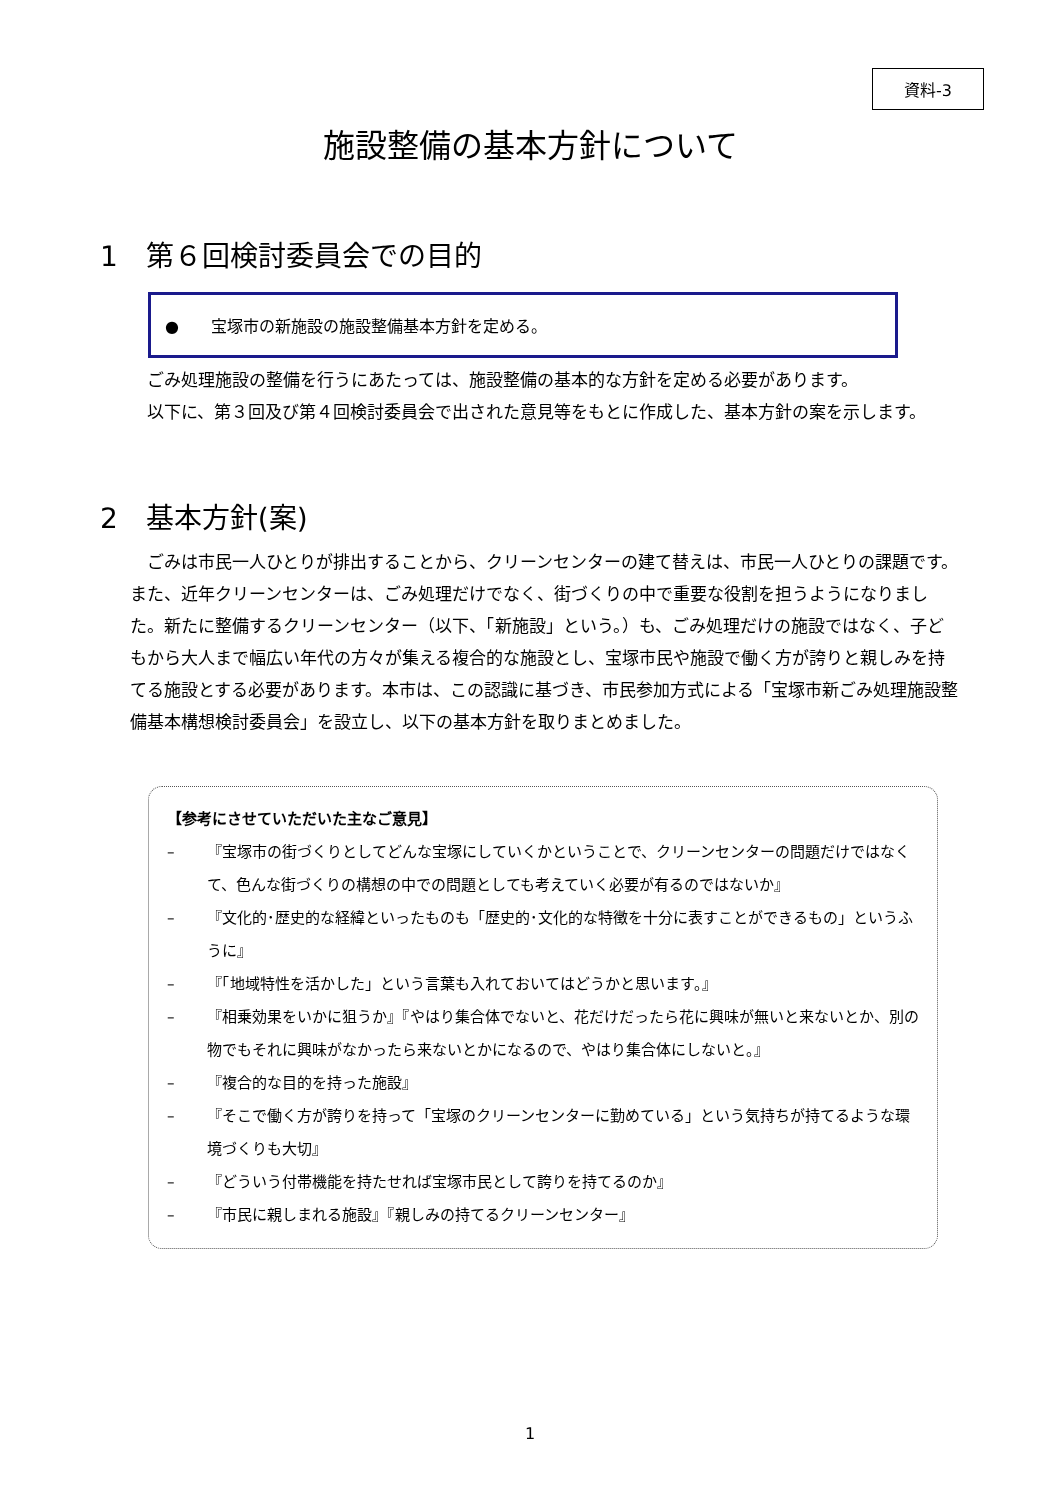資料-3
施設整備の基本方針について
1　第６回検討委員会での目的
●　　宝塚市の新施設の施設整備基本方針を定める。
ごみ処理施設の整備を行うにあたっては、施設整備の基本的な方針を定める必要があります。
以下に、第３回及び第４回検討委員会で出された意見等をもとに作成した、基本方針の案を示します。
2　基本方針(案)
ごみは市民一人ひとりが排出することから、クリーンセンターの建て替えは、市民一人ひとりの課題です。また、近年クリーンセンターは、ごみ処理だけでなく、街づくりの中で重要な役割を担うようになりました。新たに整備するクリーンセンター（以下、「新施設」という。）も、ごみ処理だけの施設ではなく、子どもから大人まで幅広い年代の方々が集える複合的な施設とし、宝塚市民や施設で働く方が誇りと親しみを持てる施設とする必要があります。本市は、この認識に基づき、市民参加方式による「宝塚市新ごみ処理施設整備基本構想検討委員会」を設立し、以下の基本方針を取りまとめました。
【参考にさせていただいた主なご意見】
– 『宝塚市の街づくりとしてどんな宝塚にしていくかということで、クリーンセンターの問題だけではなくて、色んな街づくりの構想の中での問題としても考えていく必要が有るのではないか』
– 『文化的･歴史的な経緯といったものも「歴史的･文化的な特徴を十分に表すことができるもの」というふうに』
– 『「地域特性を活かした」という言葉も入れておいてはどうかと思います。』
– 『相乗効果をいかに狙うか』『やはり集合体でないと、花だけだったら花に興味が無いと来ないとか、別の物でもそれに興味がなかったら来ないとかになるので、やはり集合体にしないと。』
– 『複合的な目的を持った施設』
– 『そこで働く方が誇りを持って「宝塚のクリーンセンターに勤めている」という気持ちが持てるような環境づくりも大切』
– 『どういう付帯機能を持たせれば宝塚市民として誇りを持てるのか』
– 『市民に親しまれる施設』『親しみの持てるクリーンセンター』
1